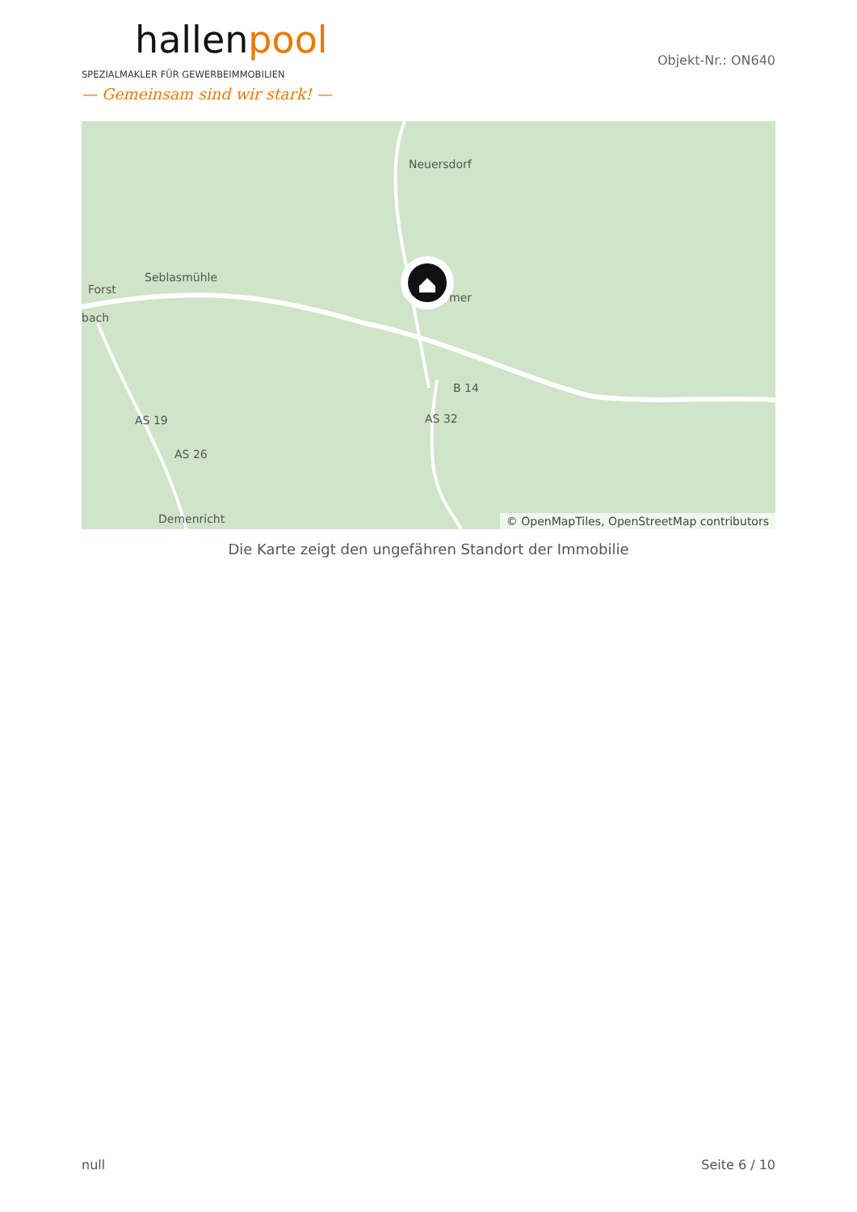hallenpool
SPEZIALMAKLER FÜR GEWERBEIMMOBILIEN
— Gemeinsam sind wir stark! —
Objekt-Nr.: ON640
Neuersdorf
Seblasmühle
Forst
bach
mer
B 14
AS 32
AS 19
AS 26
Demenricht
© OpenMapTiles, OpenStreetMap contributors
Die Karte zeigt den ungefähren Standort der Immobilie
null Seite 6 / 10